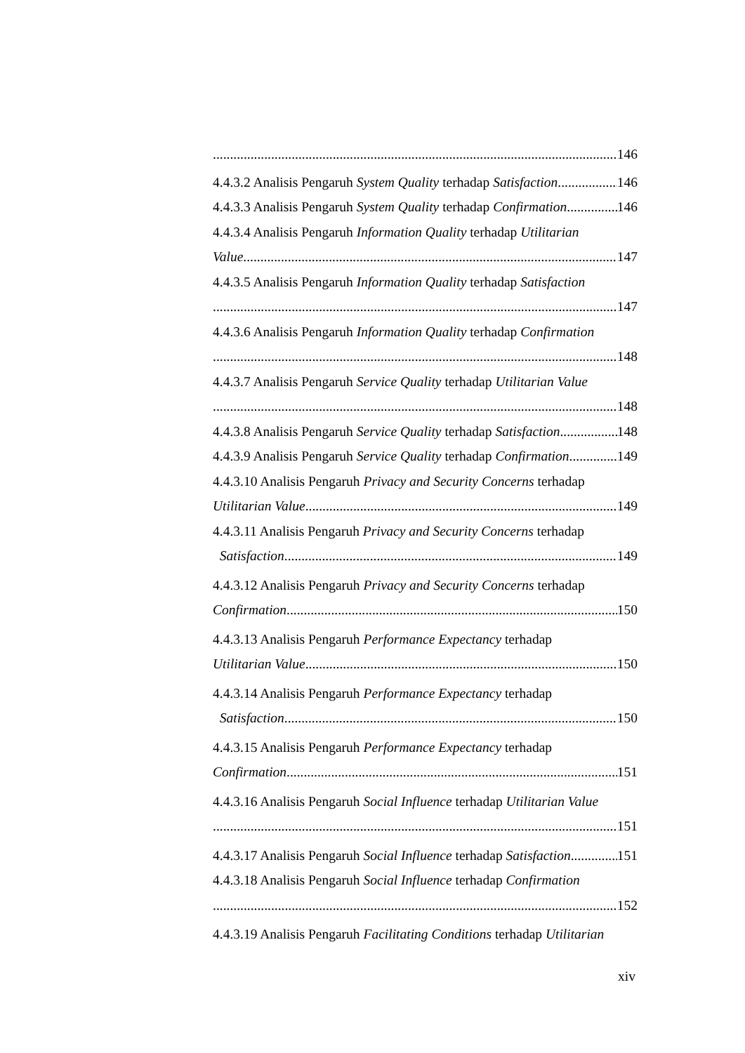146
4.4.3.2 Analisis Pengaruh System Quality terhadap Satisfaction 146
4.4.3.3 Analisis Pengaruh System Quality terhadap Confirmation 146
4.4.3.4 Analisis Pengaruh Information Quality terhadap Utilitarian
Value 147
4.4.3.5 Analisis Pengaruh Information Quality terhadap Satisfaction
147
4.4.3.6 Analisis Pengaruh Information Quality terhadap Confirmation
148
4.4.3.7 Analisis Pengaruh Service Quality terhadap Utilitarian Value
148
4.4.3.8 Analisis Pengaruh Service Quality terhadap Satisfaction 148
4.4.3.9 Analisis Pengaruh Service Quality terhadap Confirmation 149
4.4.3.10 Analisis Pengaruh Privacy and Security Concerns terhadap
Utilitarian Value 149
4.4.3.11 Analisis Pengaruh Privacy and Security Concerns terhadap
Satisfaction 149
4.4.3.12 Analisis Pengaruh Privacy and Security Concerns terhadap
Confirmation 150
4.4.3.13 Analisis Pengaruh Performance Expectancy terhadap
Utilitarian Value 150
4.4.3.14 Analisis Pengaruh Performance Expectancy terhadap
Satisfaction 150
4.4.3.15 Analisis Pengaruh Performance Expectancy terhadap
Confirmation 151
4.4.3.16 Analisis Pengaruh Social Influence terhadap Utilitarian Value
151
4.4.3.17 Analisis Pengaruh Social Influence terhadap Satisfaction 151
4.4.3.18 Analisis Pengaruh Social Influence terhadap Confirmation
152
4.4.3.19 Analisis Pengaruh Facilitating Conditions terhadap Utilitarian
xiv